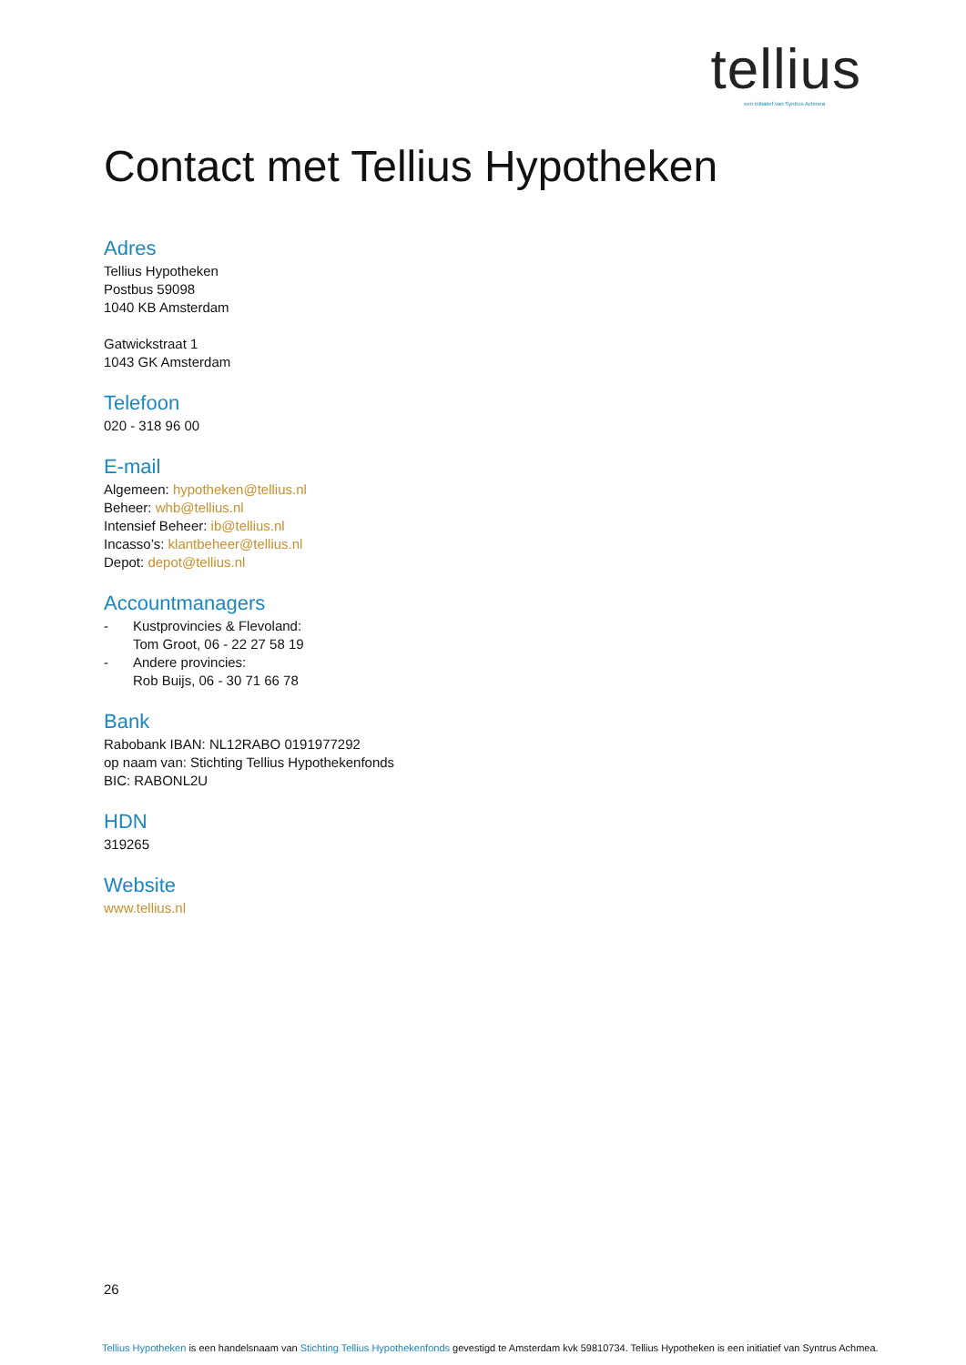tellius
een initiatief van Syntrus Achmea
Contact met Tellius Hypotheken
Adres
Tellius Hypotheken
Postbus 59098
1040 KB Amsterdam
Gatwickstraat 1
1043 GK Amsterdam
Telefoon
020 - 318 96 00
E-mail
Algemeen: hypotheken@tellius.nl
Beheer: whb@tellius.nl
Intensief Beheer: ib@tellius.nl
Incasso’s: klantbeheer@tellius.nl
Depot: depot@tellius.nl
Accountmanagers
- Kustprovincies & Flevoland:
Tom Groot, 06 - 22 27 58 19
- Andere provincies:
Rob Buijs, 06 - 30 71 66 78
Bank
Rabobank IBAN: NL12RABO 0191977292
op naam van: Stichting Tellius Hypothekenfonds
BIC: RABONL2U
HDN
319265
Website
www.tellius.nl
26
Tellius Hypotheken is een handelsnaam van Stichting Tellius Hypothekenfonds gevestigd te Amsterdam kvk 59810734. Tellius Hypotheken is een initiatief van Syntrus Achmea.